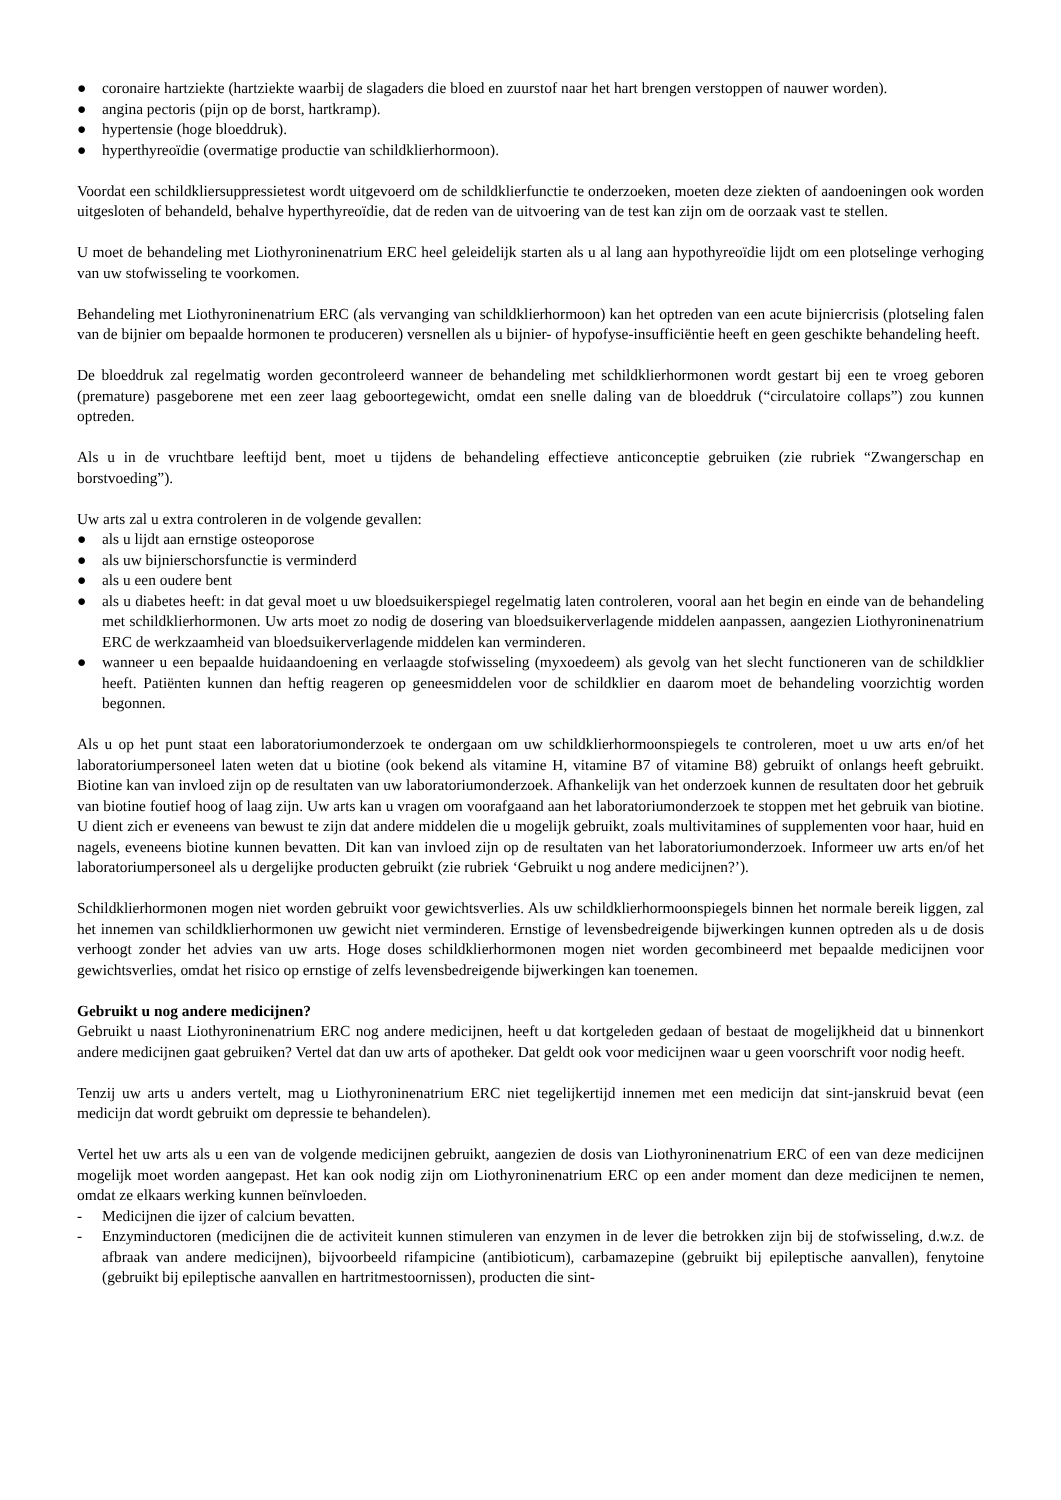● coronaire hartziekte (hartziekte waarbij de slagaders die bloed en zuurstof naar het hart brengen verstoppen of nauwer worden).
● angina pectoris (pijn op de borst, hartkramp).
● hypertensie (hoge bloeddruk).
● hyperthyreoïdie (overmatige productie van schildklierhormoon).
Voordat een schildkliersuppressietest wordt uitgevoerd om de schildklierfunctie te onderzoeken, moeten deze ziekten of aandoeningen ook worden uitgesloten of behandeld, behalve hyperthyreoïdie, dat de reden van de uitvoering van de test kan zijn om de oorzaak vast te stellen.
U moet de behandeling met Liothyroninenatrium ERC heel geleidelijk starten als u al lang aan hypothyreoïdie lijdt om een plotselinge verhoging van uw stofwisseling te voorkomen.
Behandeling met Liothyroninenatrium ERC (als vervanging van schildklierhormoon) kan het optreden van een acute bijniercrisis (plotseling falen van de bijnier om bepaalde hormonen te produceren) versnellen als u bijnier- of hypofyse-insufficiëntie heeft en geen geschikte behandeling heeft.
De bloeddruk zal regelmatig worden gecontroleerd wanneer de behandeling met schildklierhormonen wordt gestart bij een te vroeg geboren (premature) pasgeborene met een zeer laag geboortegewicht, omdat een snelle daling van de bloeddruk (“circulatoire collaps”) zou kunnen optreden.
Als u in de vruchtbare leeftijd bent, moet u tijdens de behandeling effectieve anticonceptie gebruiken (zie rubriek “Zwangerschap en borstvoeding”).
Uw arts zal u extra controleren in de volgende gevallen:
● als u lijdt aan ernstige osteoporose
● als uw bijnierschorsfunctie is verminderd
● als u een oudere bent
● als u diabetes heeft: in dat geval moet u uw bloedsuikerspiegel regelmatig laten controleren, vooral aan het begin en einde van de behandeling met schildklierhormonen. Uw arts moet zo nodig de dosering van bloedsuikerverlagende middelen aanpassen, aangezien Liothyroninenatrium ERC de werkzaamheid van bloedsuikerverlagende middelen kan verminderen.
● wanneer u een bepaalde huidaandoening en verlaagde stofwisseling (myxoedeem) als gevolg van het slecht functioneren van de schildklier heeft. Patiënten kunnen dan heftig reageren op geneesmiddelen voor de schildklier en daarom moet de behandeling voorzichtig worden begonnen.
Als u op het punt staat een laboratoriumonderzoek te ondergaan om uw schildklierhormoonspiegels te controleren, moet u uw arts en/of het laboratoriumpersoneel laten weten dat u biotine (ook bekend als vitamine H, vitamine B7 of vitamine B8) gebruikt of onlangs heeft gebruikt. Biotine kan van invloed zijn op de resultaten van uw laboratoriumonderzoek. Afhankelijk van het onderzoek kunnen de resultaten door het gebruik van biotine foutief hoog of laag zijn. Uw arts kan u vragen om voorafgaand aan het laboratoriumonderzoek te stoppen met het gebruik van biotine. U dient zich er eveneens van bewust te zijn dat andere middelen die u mogelijk gebruikt, zoals multivitamines of supplementen voor haar, huid en nagels, eveneens biotine kunnen bevatten. Dit kan van invloed zijn op de resultaten van het laboratoriumonderzoek. Informeer uw arts en/of het laboratoriumpersoneel als u dergelijke producten gebruikt (zie rubriek ‘Gebruikt u nog andere medicijnen?’).
Schildklierhormonen mogen niet worden gebruikt voor gewichtsverlies. Als uw schildklierhormoonspiegels binnen het normale bereik liggen, zal het innemen van schildklierhormonen uw gewicht niet verminderen. Ernstige of levensbedreigende bijwerkingen kunnen optreden als u de dosis verhoogt zonder het advies van uw arts. Hoge doses schildklierhormonen mogen niet worden gecombineerd met bepaalde medicijnen voor gewichtsverlies, omdat het risico op ernstige of zelfs levensbedreigende bijwerkingen kan toenemen.
Gebruikt u nog andere medicijnen?
Gebruikt u naast Liothyroninenatrium ERC nog andere medicijnen, heeft u dat kortgeleden gedaan of bestaat de mogelijkheid dat u binnenkort andere medicijnen gaat gebruiken? Vertel dat dan uw arts of apotheker. Dat geldt ook voor medicijnen waar u geen voorschrift voor nodig heeft.
Tenzij uw arts u anders vertelt, mag u Liothyroninenatrium ERC niet tegelijkertijd innemen met een medicijn dat sint-janskruid bevat (een medicijn dat wordt gebruikt om depressie te behandelen).
Vertel het uw arts als u een van de volgende medicijnen gebruikt, aangezien de dosis van Liothyroninenatrium ERC of een van deze medicijnen mogelijk moet worden aangepast. Het kan ook nodig zijn om Liothyroninenatrium ERC op een ander moment dan deze medicijnen te nemen, omdat ze elkaars werking kunnen beïnvloeden.
- Medicijnen die ijzer of calcium bevatten.
- Enzyminductoren (medicijnen die de activiteit kunnen stimuleren van enzymen in de lever die betrokken zijn bij de stofwisseling, d.w.z. de afbraak van andere medicijnen), bijvoorbeeld rifampicine (antibioticum), carbamazepine (gebruikt bij epileptische aanvallen), fenytoine (gebruikt bij epileptische aanvallen en hartritmestoornissen), producten die sint-